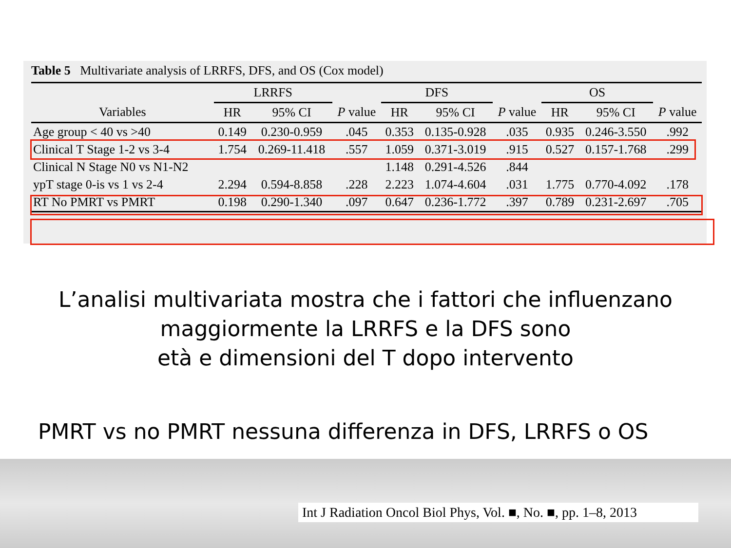Table 5 Multivariate analysis of LRRFS, DFS, and OS (Cox model)
| | LRRFS | | | DFS | | | OS | | |
| --- | --- | --- | --- | --- | --- | --- | --- | --- | --- |
| Variables | HR | 95% CI | P value | HR | 95% CI | P value | HR | 95% CI | P value |
| Age group < 40 vs >40 | 0.149 | 0.230-0.959 | .045 | 0.353 | 0.135-0.928 | .035 | 0.935 | 0.246-3.550 | .992 |
| Clinical T Stage 1-2 vs 3-4 | 1.754 | 0.269-11.418 | .557 | 1.059 | 0.371-3.019 | .915 | 0.527 | 0.157-1.768 | .299 |
| Clinical N Stage N0 vs N1-N2 | | | | 1.148 | 0.291-4.526 | .844 | | | |
| ypT stage 0-is vs 1 vs 2-4 | 2.294 | 0.594-8.858 | .228 | 2.223 | 1.074-4.604 | .031 | 1.775 | 0.770-4.092 | .178 |
| RT No PMRT vs PMRT | 0.198 | 0.290-1.340 | .097 | 0.647 | 0.236-1.772 | .397 | 0.789 | 0.231-2.697 | .705 |
L’analisi multivariata mostra che i fattori che influenzano
maggiormente la LRRFS e la DFS sono
età e dimensioni del T dopo intervento
PMRT vs no PMRT nessuna differenza in DFS, LRRFS o OS
Int J Radiation Oncol Biol Phys, Vol. ■, No. ■, pp. 1–8, 2013